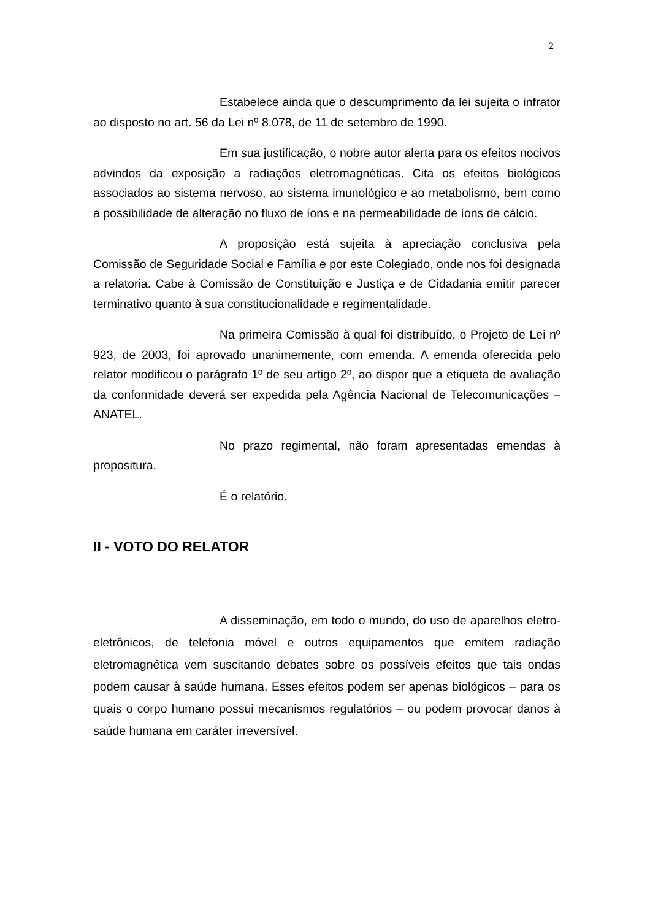2
Estabelece ainda que o descumprimento da lei sujeita o infrator ao disposto no art. 56 da Lei nº 8.078, de 11 de setembro de 1990.
Em sua justificação, o nobre autor alerta para os efeitos nocivos advindos da exposição a radiações eletromagnéticas. Cita os efeitos biológicos associados ao sistema nervoso, ao sistema imunológico e ao metabolismo, bem como a possibilidade de alteração no fluxo de íons e na permeabilidade de íons de cálcio.
A proposição está sujeita à apreciação conclusiva pela Comissão de Seguridade Social e Família e por este Colegiado, onde nos foi designada a relatoria. Cabe à Comissão de Constituição e Justiça e de Cidadania emitir parecer terminativo quanto à sua constitucionalidade e regimentalidade.
Na primeira Comissão à qual foi distribuído, o Projeto de Lei nº 923, de 2003, foi aprovado unanimemente, com emenda. A emenda oferecida pelo relator modificou o parágrafo 1º de seu artigo 2º, ao dispor que a etiqueta de avaliação da conformidade deverá ser expedida pela Agência Nacional de Telecomunicações – ANATEL.
No prazo regimental, não foram apresentadas emendas à propositura.
É o relatório.
II - VOTO DO RELATOR
A disseminação, em todo o mundo, do uso de aparelhos eletro-eletrônicos, de telefonia móvel e outros equipamentos que emitem radiação eletromagnética vem suscitando debates sobre os possíveis efeitos que tais ondas podem causar à saúde humana. Esses efeitos podem ser apenas biológicos – para os quais o corpo humano possui mecanismos regulatórios – ou podem provocar danos à saúde humana em caráter irreversível.